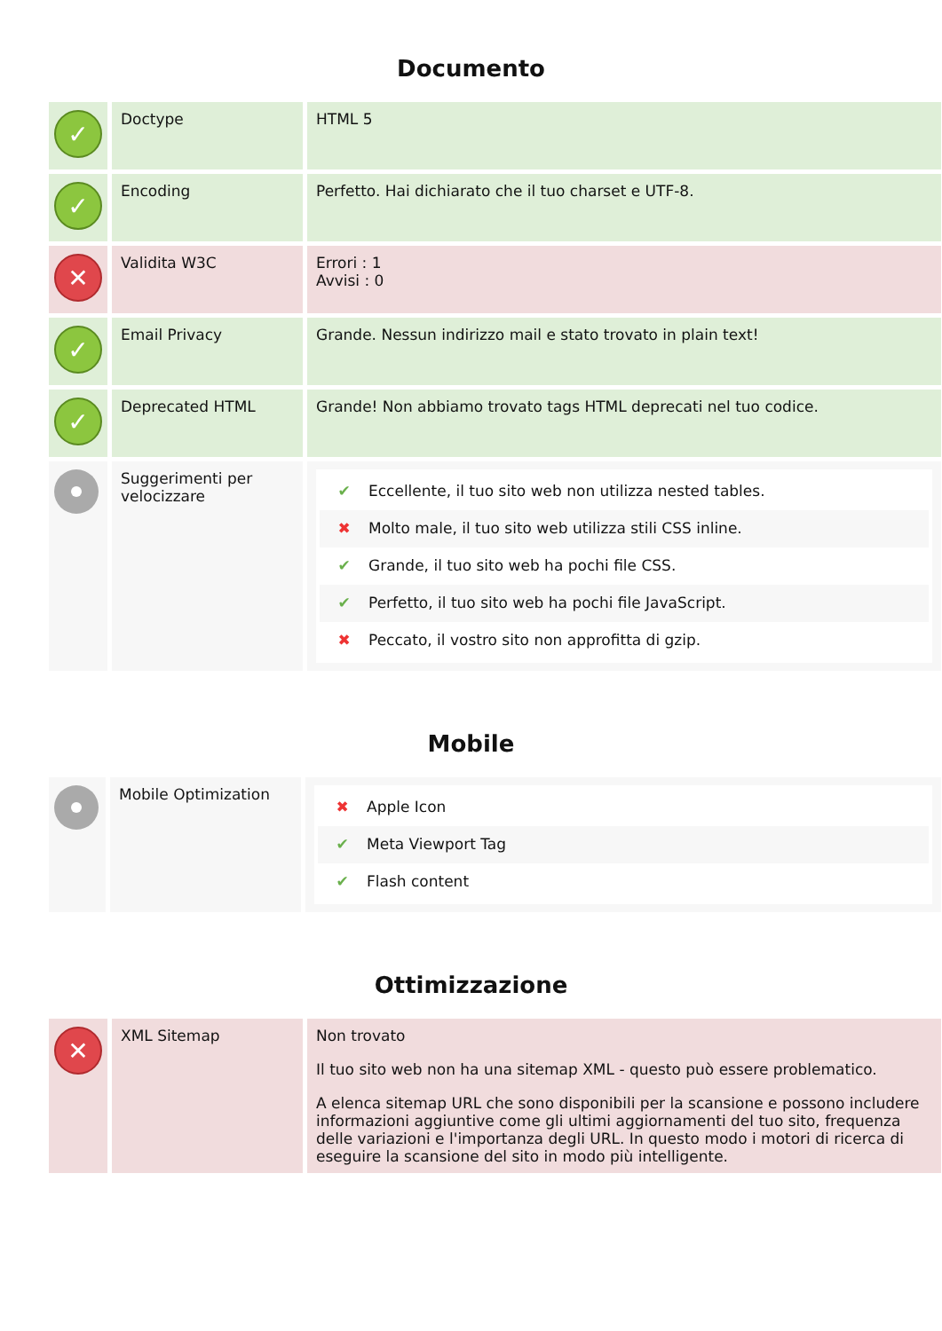Documento
| ✓ | Doctype | HTML 5 |
| ✓ | Encoding | Perfetto. Hai dichiarato che il tuo charset e UTF-8. |
| ✕ | Validita W3C | Errori : 1 Avvisi : 0 |
| ✓ | Email Privacy | Grande. Nessun indirizzo mail e stato trovato in plain text! |
| ✓ | Deprecated HTML | Grande! Non abbiamo trovato tags HTML deprecati nel tuo codice. |
| | Suggerimenti per velocizzare | ✔ Eccellente, il tuo sito web non utilizza nested tables. ✖ Molto male, il tuo sito web utilizza stili CSS inline. ✔ Grande, il tuo sito web ha pochi file CSS. ✔ Perfetto, il tuo sito web ha pochi file JavaScript. ✖ Peccato, il vostro sito non approfitta di gzip. |
Mobile
| | Mobile Optimization | ✖ Apple Icon ✔ Meta Viewport Tag ✔ Flash content |
Ottimizzazione
| ✕ | XML Sitemap | Non trovato Il tuo sito web non ha una sitemap XML - questo può essere problematico. A elenca sitemap URL che sono disponibili per la scansione e possono includere informazioni aggiuntive come gli ultimi aggiornamenti del tuo sito, frequenza delle variazioni e l'importanza degli URL. In questo modo i motori di ricerca di eseguire la scansione del sito in modo più intelligente. |